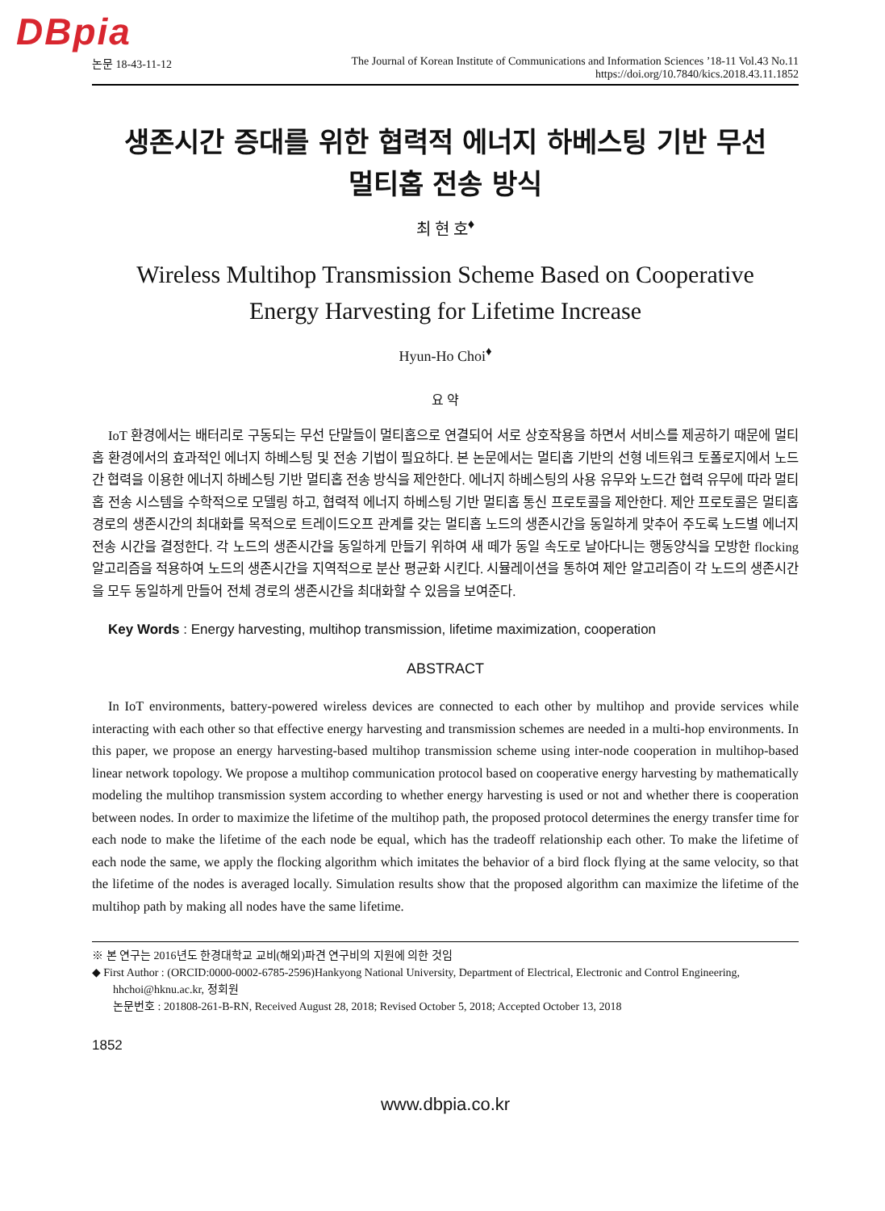DBpia
논문 18-43-11-12 The Journal of Korean Institute of Communications and Information Sciences ’18-11 Vol.43 No.11
https://doi.org/10.7840/kics.2018.43.11.1852
생존시간 증대를 위한 협력적 에너지 하베스팅 기반 무선
멀티홉 전송 방식
최 현 호<sup>♦</sup>
Wireless Multihop Transmission Scheme Based on Cooperative
Energy Harvesting for Lifetime Increase
Hyun-Ho Choi<sup>♦</sup>
요 약
IoT 환경에서는 배터리로 구동되는 무선 단말들이 멀티홉으로 연결되어 서로 상호작용을 하면서 서비스를 제공하기 때문에 멀티홉 환경에서의 효과적인 에너지 하베스팅 및 전송 기법이 필요하다. 본 논문에서는 멀티홉 기반의 선형 네트워크 토폴로지에서 노드간 협력을 이용한 에너지 하베스팅 기반 멀티홉 전송 방식을 제안한다. 에너지 하베스팅의 사용 유무와 노드간 협력 유무에 따라 멀티홉 전송 시스템을 수학적으로 모델링 하고, 협력적 에너지 하베스팅 기반 멀티홉 통신 프로토콜을 제안한다. 제안 프로토콜은 멀티홉 경로의 생존시간의 최대화를 목적으로 트레이드오프 관계를 갖는 멀티홉 노드의 생존시간을 동일하게 맞추어 주도록 노드별 에너지 전송 시간을 결정한다. 각 노드의 생존시간을 동일하게 만들기 위하여 새 떼가 동일 속도로 날아다니는 행동양식을 모방한 flocking 알고리즘을 적용하여 노드의 생존시간을 지역적으로 분산 평균화 시킨다. 시뮬레이션을 통하여 제안 알고리즘이 각 노드의 생존시간을 모두 동일하게 만들어 전체 경로의 생존시간을 최대화할 수 있음을 보여준다.
Key Words : Energy harvesting, multihop transmission, lifetime maximization, cooperation
ABSTRACT
In IoT environments, battery-powered wireless devices are connected to each other by multihop and provide services while interacting with each other so that effective energy harvesting and transmission schemes are needed in a multi-hop environments. In this paper, we propose an energy harvesting-based multihop transmission scheme using inter-node cooperation in multihop-based linear network topology. We propose a multihop communication protocol based on cooperative energy harvesting by mathematically modeling the multihop transmission system according to whether energy harvesting is used or not and whether there is cooperation between nodes. In order to maximize the lifetime of the multihop path, the proposed protocol determines the energy transfer time for each node to make the lifetime of the each node be equal, which has the tradeoff relationship each other. To make the lifetime of each node the same, we apply the flocking algorithm which imitates the behavior of a bird flock flying at the same velocity, so that the lifetime of the nodes is averaged locally. Simulation results show that the proposed algorithm can maximize the lifetime of the multihop path by making all nodes have the same lifetime.
※ 본 연구는 2016년도 한경대학교 교비(해외)파견 연구비의 지원에 의한 것임
◆ First Author : (ORCID:0000-0002-6785-2596)Hankyong National University, Department of Electrical, Electronic and Control Engineering, hhchoi@hknu.ac.kr, 정회원
논문번호 : 201808-261-B-RN, Received August 28, 2018; Revised October 5, 2018; Accepted October 13, 2018
1852
www.dbpia.co.kr